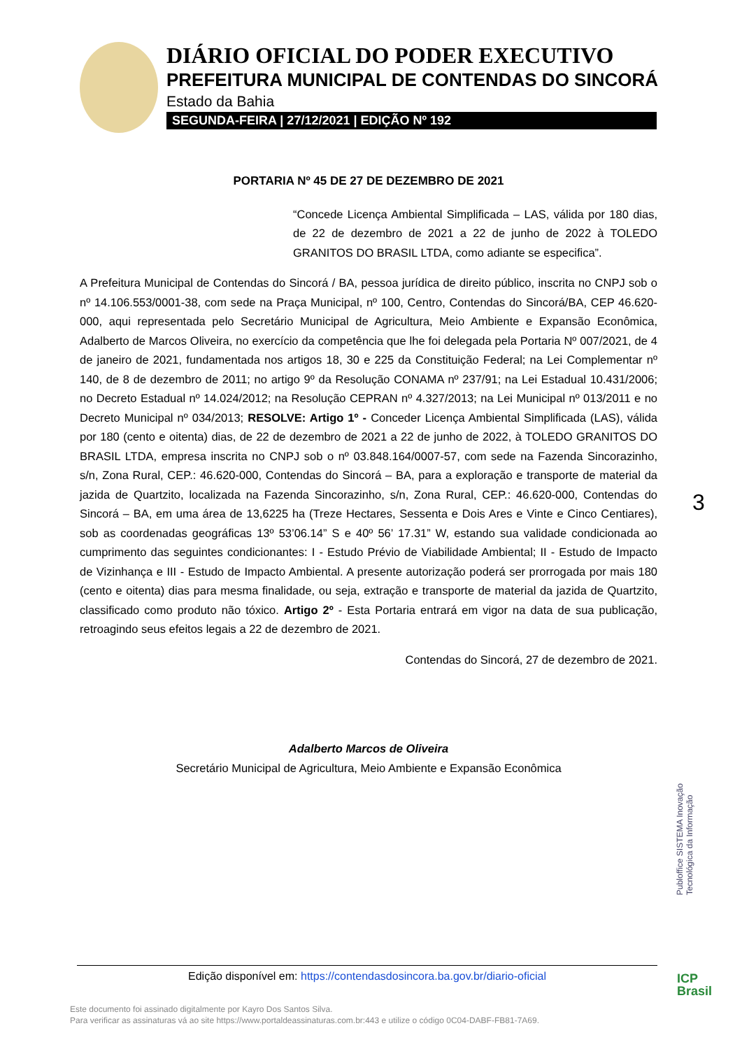DIÁRIO OFICIAL DO PODER EXECUTIVO
PREFEITURA MUNICIPAL DE CONTENDAS DO SINCORÁ
Estado da Bahia
SEGUNDA-FEIRA | 27/12/2021 | EDIÇÃO Nº 192
PORTARIA Nº 45 DE 27 DE DEZEMBRO DE 2021
“Concede Licença Ambiental Simplificada – LAS, válida por 180 dias, de 22 de dezembro de 2021 a 22 de junho de 2022 à TOLEDO GRANITOS DO BRASIL LTDA, como adiante se especifica”.
A Prefeitura Municipal de Contendas do Sincorá / BA, pessoa jurídica de direito público, inscrita no CNPJ sob o nº 14.106.553/0001-38, com sede na Praça Municipal, nº 100, Centro, Contendas do Sincorá/BA, CEP 46.620-000, aqui representada pelo Secretário Municipal de Agricultura, Meio Ambiente e Expansão Econômica, Adalberto de Marcos Oliveira, no exercício da competência que lhe foi delegada pela Portaria Nº 007/2021, de 4 de janeiro de 2021, fundamentada nos artigos 18, 30 e 225 da Constituição Federal; na Lei Complementar nº 140, de 8 de dezembro de 2011; no artigo 9º da Resolução CONAMA nº 237/91; na Lei Estadual 10.431/2006; no Decreto Estadual nº 14.024/2012; na Resolução CEPRAN nº 4.327/2013; na Lei Municipal nº 013/2011 e no Decreto Municipal nº 034/2013; RESOLVE: Artigo 1º - Conceder Licença Ambiental Simplificada (LAS), válida por 180 (cento e oitenta) dias, de 22 de dezembro de 2021 a 22 de junho de 2022, à TOLEDO GRANITOS DO BRASIL LTDA, empresa inscrita no CNPJ sob o nº 03.848.164/0007-57, com sede na Fazenda Sincorazinho, s/n, Zona Rural, CEP.: 46.620-000, Contendas do Sincorá – BA, para a exploração e transporte de material da jazida de Quartzito, localizada na Fazenda Sincorazinho, s/n, Zona Rural, CEP.: 46.620-000, Contendas do Sincorá – BA, em uma área de 13,6225 ha (Treze Hectares, Sessenta e Dois Ares e Vinte e Cinco Centiares), sob as coordenadas geográficas 13º 53’06.14” S e 40º 56’ 17.31” W, estando sua validade condicionada ao cumprimento das seguintes condicionantes: I - Estudo Prévio de Viabilidade Ambiental; II - Estudo de Impacto de Vizinhança e III - Estudo de Impacto Ambiental. A presente autorização poderá ser prorrogada por mais 180 (cento e oitenta) dias para mesma finalidade, ou seja, extração e transporte de material da jazida de Quartzito, classificado como produto não tóxico. Artigo 2º - Esta Portaria entrará em vigor na data de sua publicação, retroagindo seus efeitos legais a 22 de dezembro de 2021.
Contendas do Sincorá, 27 de dezembro de 2021.
Adalberto Marcos de Oliveira
Secretário Municipal de Agricultura, Meio Ambiente e Expansão Econômica
3
Publoffice SISTEMA Inovação Tecnológica da Informação
Edição disponível em: https://contendasdosincora.ba.gov.br/diario-oficial
Este documento foi assinado digitalmente por Kayro Dos Santos Silva.
Para verificar as assinaturas vá ao site https://www.portaldeassinaturas.com.br:443 e utilize o código 0C04-DABF-FB81-7A69.
ICP
Brasil